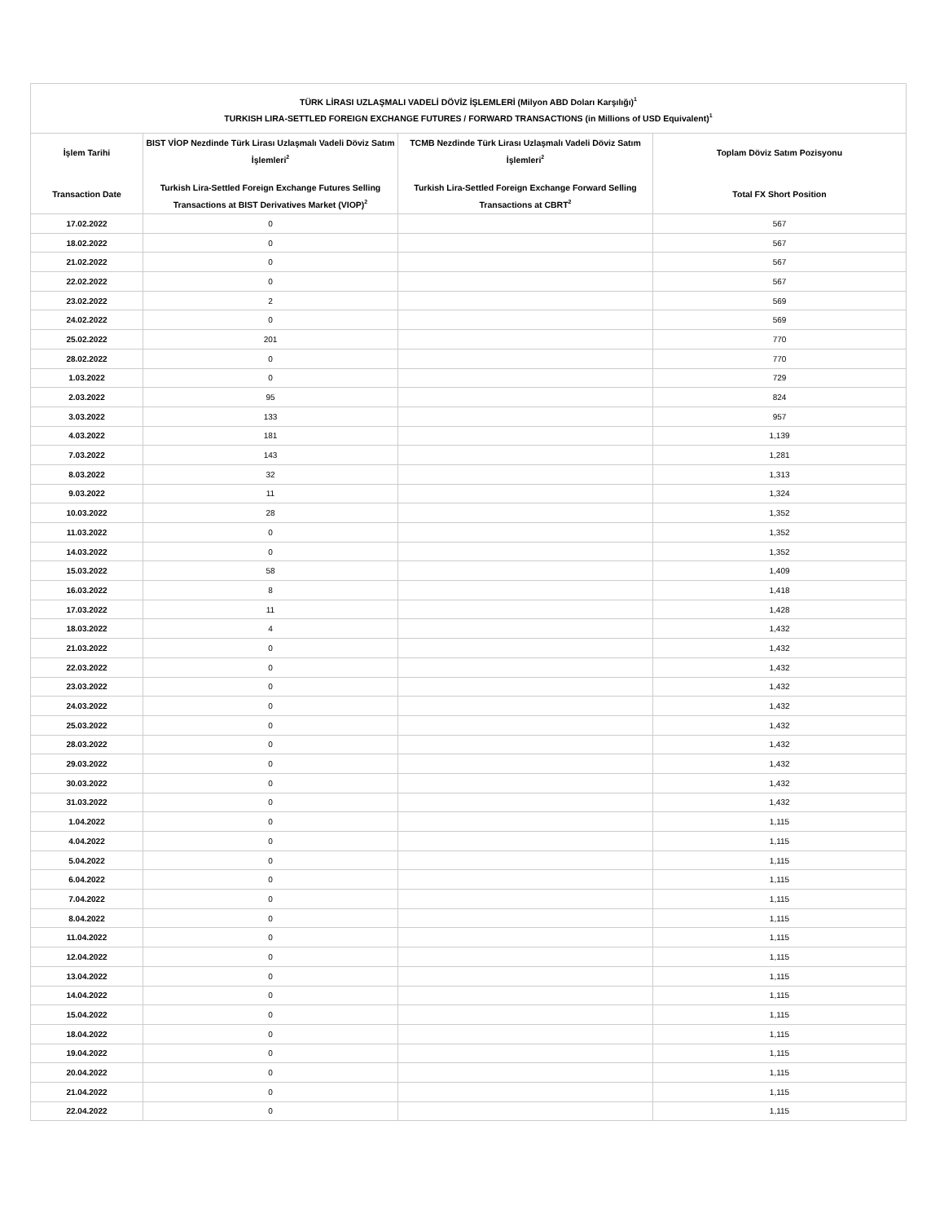| TÜRK LİRASI UZLAŞMALI VADELİ DÖVİZ İŞLEMLERİ (Milyon ABD Doları Karşılığı)<sup>1</sup> TURKISH LIRA-SETTLED FOREIGN EXCHANGE FUTURES / FORWARD TRANSACTIONS (in Millions of USD Equivalent)<sup>1</sup> | | | |
| --- | --- | --- | --- |
| İşlem Tarihi Transaction Date | BIST VİOP Nezdinde Türk Lirası Uzlaşmalı Vadeli Döviz Satım İşlemleri<sup>2</sup> Turkish Lira-Settled Foreign Exchange Futures Selling Transactions at BIST Derivatives Market (VIOP)<sup>2</sup> | TCMB Nezdinde Türk Lirası Uzlaşmalı Vadeli Döviz Satım İşlemleri<sup>2</sup> Turkish Lira-Settled Foreign Exchange Forward Selling Transactions at CBRT<sup>2</sup> | Toplam Döviz Satım Pozisyonu Total FX Short Position |
| 17.02.2022 | 0 | | 567 |
| 18.02.2022 | 0 | | 567 |
| 21.02.2022 | 0 | | 567 |
| 22.02.2022 | 0 | | 567 |
| 23.02.2022 | 2 | | 569 |
| 24.02.2022 | 0 | | 569 |
| 25.02.2022 | 201 | | 770 |
| 28.02.2022 | 0 | | 770 |
| 1.03.2022 | 0 | | 729 |
| 2.03.2022 | 95 | | 824 |
| 3.03.2022 | 133 | | 957 |
| 4.03.2022 | 181 | | 1,139 |
| 7.03.2022 | 143 | | 1,281 |
| 8.03.2022 | 32 | | 1,313 |
| 9.03.2022 | 11 | | 1,324 |
| 10.03.2022 | 28 | | 1,352 |
| 11.03.2022 | 0 | | 1,352 |
| 14.03.2022 | 0 | | 1,352 |
| 15.03.2022 | 58 | | 1,409 |
| 16.03.2022 | 8 | | 1,418 |
| 17.03.2022 | 11 | | 1,428 |
| 18.03.2022 | 4 | | 1,432 |
| 21.03.2022 | 0 | | 1,432 |
| 22.03.2022 | 0 | | 1,432 |
| 23.03.2022 | 0 | | 1,432 |
| 24.03.2022 | 0 | | 1,432 |
| 25.03.2022 | 0 | | 1,432 |
| 28.03.2022 | 0 | | 1,432 |
| 29.03.2022 | 0 | | 1,432 |
| 30.03.2022 | 0 | | 1,432 |
| 31.03.2022 | 0 | | 1,432 |
| 1.04.2022 | 0 | | 1,115 |
| 4.04.2022 | 0 | | 1,115 |
| 5.04.2022 | 0 | | 1,115 |
| 6.04.2022 | 0 | | 1,115 |
| 7.04.2022 | 0 | | 1,115 |
| 8.04.2022 | 0 | | 1,115 |
| 11.04.2022 | 0 | | 1,115 |
| 12.04.2022 | 0 | | 1,115 |
| 13.04.2022 | 0 | | 1,115 |
| 14.04.2022 | 0 | | 1,115 |
| 15.04.2022 | 0 | | 1,115 |
| 18.04.2022 | 0 | | 1,115 |
| 19.04.2022 | 0 | | 1,115 |
| 20.04.2022 | 0 | | 1,115 |
| 21.04.2022 | 0 | | 1,115 |
| 22.04.2022 | 0 | | 1,115 |